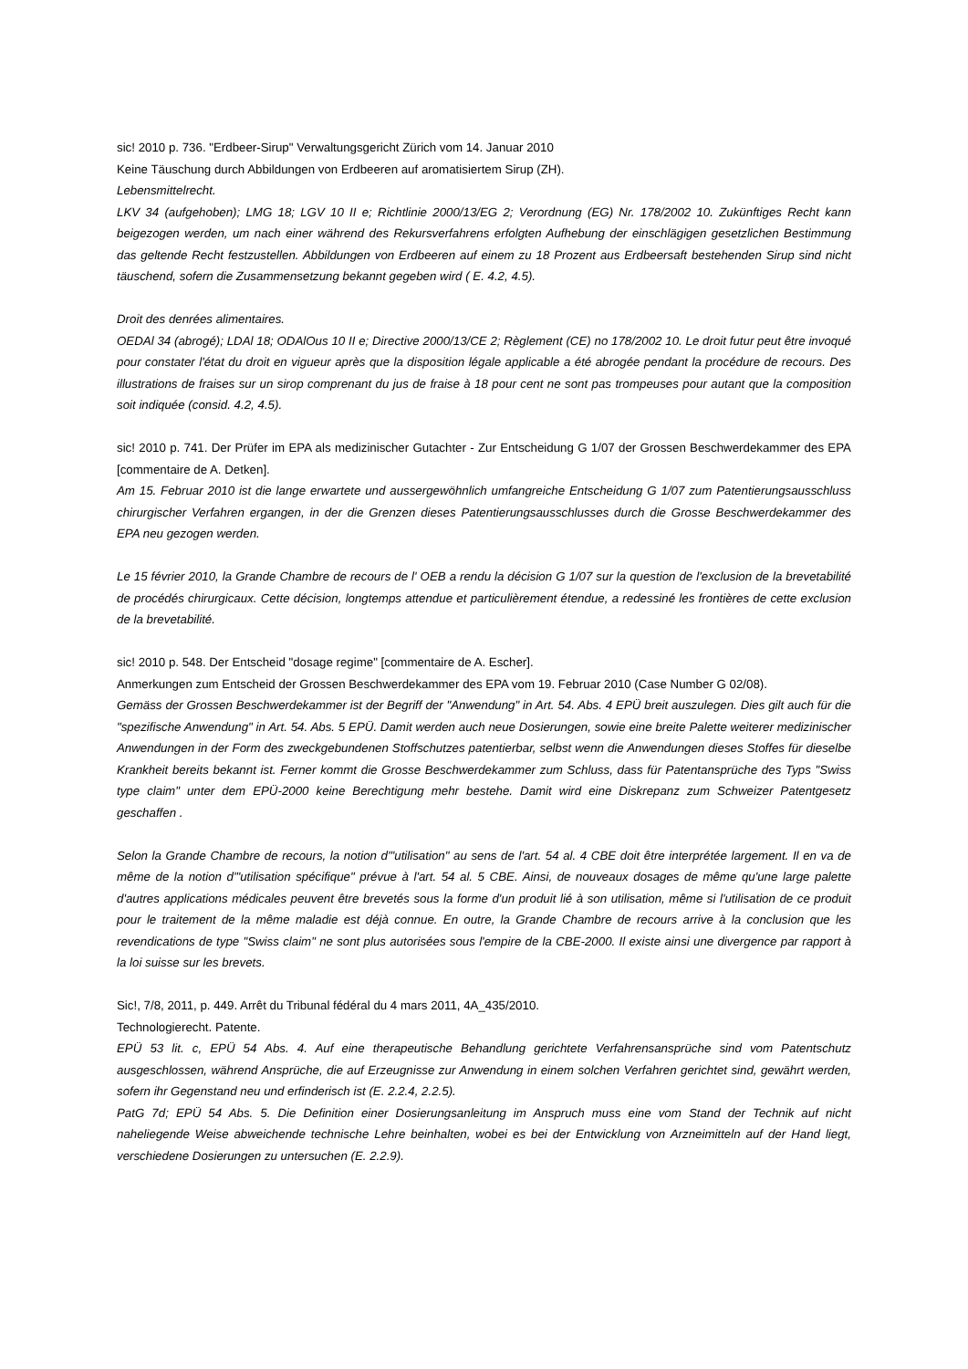sic! 2010 p. 736. "Erdbeer-Sirup" Verwaltungsgericht Zürich vom 14. Januar 2010
Keine Täuschung durch Abbildungen von Erdbeeren auf aromatisiertem Sirup (ZH).
Lebensmittelrecht.
LKV 34 (aufgehoben); LMG 18; LGV 10 II e; Richtlinie 2000/13/EG 2; Verordnung (EG) Nr. 178/2002 10. Zukünftiges Recht kann beigezogen werden, um nach einer während des Rekursverfahrens erfolgten Aufhebung der einschlägigen gesetzlichen Bestimmung das geltende Recht festzustellen. Abbildungen von Erdbeeren auf einem zu 18 Prozent aus Erdbeersaft bestehenden Sirup sind nicht täuschend, sofern die Zusammensetzung bekannt gegeben wird ( E. 4.2, 4.5).
Droit des denrées alimentaires.
OEDAl 34 (abrogé); LDAl 18; ODAlOus 10 II e; Directive 2000/13/CE 2; Règlement (CE) no 178/2002 10. Le droit futur peut être invoqué pour constater l'état du droit en vigueur après que la disposition légale applicable a été abrogée pendant la procédure de recours. Des illustrations de fraises sur un sirop comprenant du jus de fraise à 18 pour cent ne sont pas trompeuses pour autant que la composition soit indiquée (consid. 4.2, 4.5).
sic! 2010 p. 741. Der Prüfer im EPA als medizinischer Gutachter - Zur Entscheidung G 1/07 der Grossen Beschwerdekammer des EPA [commentaire de A. Detken].
Am 15. Februar 2010 ist die lange erwartete und aussergewöhnlich umfangreiche Entscheidung G 1/07 zum Patentierungsausschluss chirurgischer Verfahren ergangen, in der die Grenzen dieses Patentierungsausschlusses durch die Grosse Beschwerdekammer des EPA neu gezogen werden.
Le 15 février 2010, la Grande Chambre de recours de l' OEB a rendu la décision G 1/07 sur la question de l'exclusion de la brevetabilité de procédés chirurgicaux. Cette décision, longtemps attendue et particulièrement étendue, a redessiné les frontières de cette exclusion de la brevetabilité.
sic! 2010 p. 548. Der Entscheid "dosage regime" [commentaire de A. Escher].
Anmerkungen zum Entscheid der Grossen Beschwerdekammer des EPA vom 19. Februar 2010 (Case Number G 02/08).
Gemäss der Grossen Beschwerdekammer ist der Begriff der "Anwendung" in Art. 54. Abs. 4 EPÜ breit auszulegen. Dies gilt auch für die "spezifische Anwendung" in Art. 54. Abs. 5 EPÜ. Damit werden auch neue Dosierungen, sowie eine breite Palette weiterer medizinischer Anwendungen in der Form des zweckgebundenen Stoffschutzes patentierbar, selbst wenn die Anwendungen dieses Stoffes für dieselbe Krankheit bereits bekannt ist. Ferner kommt die Grosse Beschwerdekammer zum Schluss, dass für Patentansprüche des Typs "Swiss type claim" unter dem EPÜ-2000 keine Berechtigung mehr bestehe. Damit wird eine Diskrepanz zum Schweizer Patentgesetz geschaffen .
Selon la Grande Chambre de recours, la notion d'"utilisation" au sens de l'art. 54 al. 4 CBE doit être interprétée largement. Il en va de même de la notion d'"utilisation spécifique" prévue à l'art. 54 al. 5 CBE. Ainsi, de nouveaux dosages de même qu'une large palette d'autres applications médicales peuvent être brevetés sous la forme d'un produit lié à son utilisation, même si l'utilisation de ce produit pour le traitement de la même maladie est déjà connue. En outre, la Grande Chambre de recours arrive à la conclusion que les revendications de type "Swiss claim" ne sont plus autorisées sous l'empire de la CBE-2000. Il existe ainsi une divergence par rapport à la loi suisse sur les brevets.
Sic!, 7/8, 2011, p. 449. Arrêt du Tribunal fédéral du 4 mars 2011, 4A_435/2010.
Technologierecht. Patente.
EPÜ 53 lit. c, EPÜ 54 Abs. 4. Auf eine therapeutische Behandlung gerichtete Verfahrensansprüche sind vom Patentschutz ausgeschlossen, während Ansprüche, die auf Erzeugnisse zur Anwendung in einem solchen Verfahren gerichtet sind, gewährt werden, sofern ihr Gegenstand neu und erfinderisch ist (E. 2.2.4, 2.2.5).
PatG 7d; EPÜ 54 Abs. 5. Die Definition einer Dosierungsanleitung im Anspruch muss eine vom Stand der Technik auf nicht naheliegende Weise abweichende technische Lehre beinhalten, wobei es bei der Entwicklung von Arzneimitteln auf der Hand liegt, verschiedene Dosierungen zu untersuchen (E. 2.2.9).